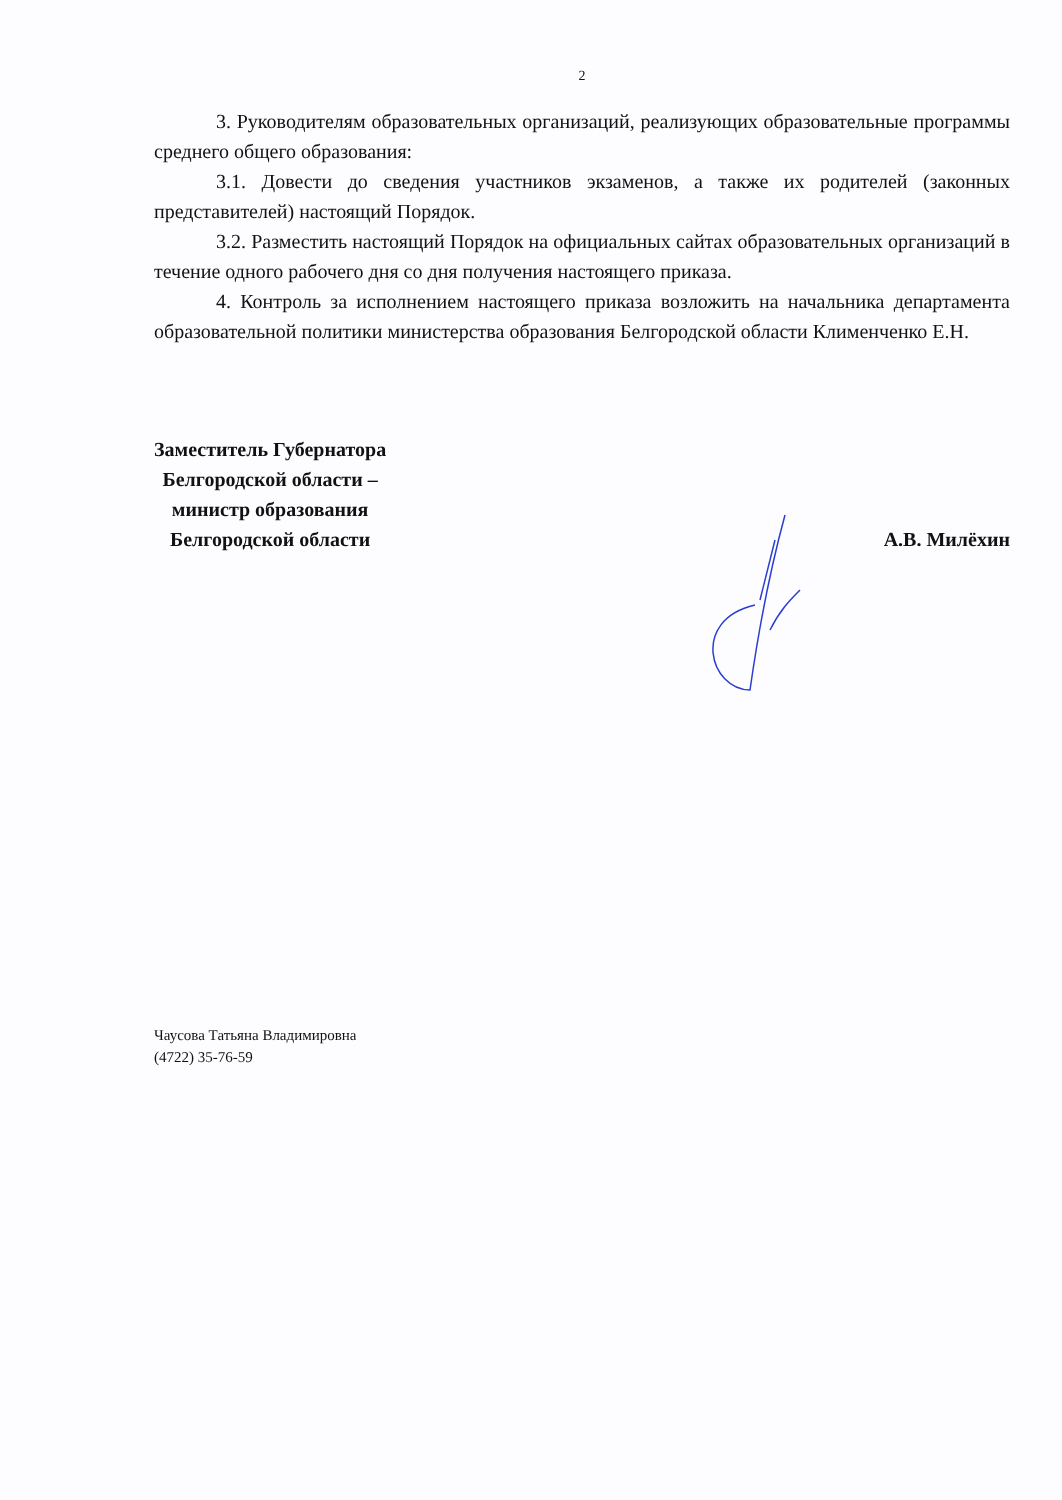2
3. Руководителям образовательных организаций, реализующих образовательные программы среднего общего образования:
3.1. Довести до сведения участников экзаменов, а также их родителей (законных представителей) настоящий Порядок.
3.2. Разместить настоящий Порядок на официальных сайтах образовательных организаций в течение одного рабочего дня со дня получения настоящего приказа.
4. Контроль за исполнением настоящего приказа возложить на начальника департамента образовательной политики министерства образования Белгородской области Клименченко Е.Н.
Заместитель Губернатора
Белгородской области –
министр образования
Белгородской области
А.В. Милёхин
Чаусова Татьяна Владимировна
(4722) 35-76-59